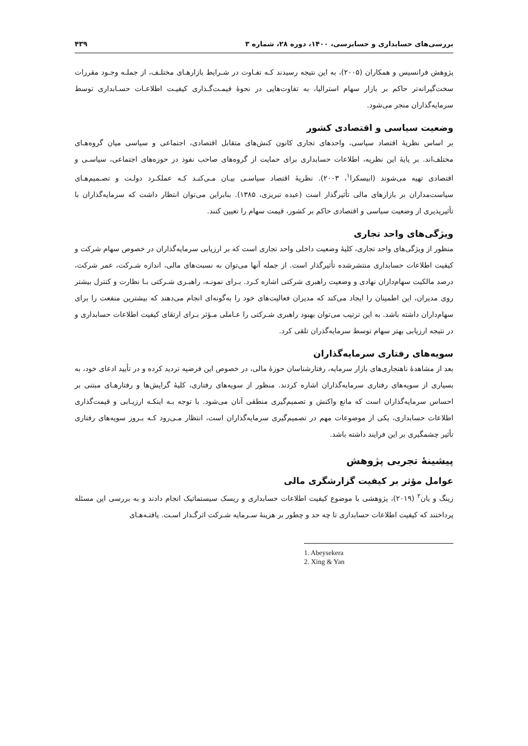بررسی‌های حسابداری و حسابرسی، ۱۴۰۰، دوره ۲۸، شماره ۳ ۴۳۹
پژوهش فرانسیس و همکاران (۲۰۰۵)، به این نتیجه رسیدند کـه تفـاوت در شـرایط بازارهـای مختلـف، از جملـه وجـود مقررات سخت‌گیرانه‌تر حاکم بر بازار سهام استرالیا، به تفاوت‌هایی در نحوۀ قیمـت‌گـذاری کیفیـت اطلاعـات حسـابداری توسط سرمایه‌گذاران منجر می‌شود.
وضعیت سیاسی و اقتصادی کشور
بر اساس نظریۀ اقتصاد سیاسی، واحدهای تجاری کانون کنش‌های متقابل اقتصادی، اجتماعی و سیاسی میان گروه‌هـای مختلف‌اند. بر پایۀ این نظریه، اطلاعات حسابداری برای حمایت از گروه‌های صاحب نفوذ در حوزه‌های اجتماعی، سیاسـی و اقتصادی تهیه می‌شوند (ابیسکرا<sup>۱</sup>، ۲۰۰۳). نظریۀ اقتصاد سیاسـی بیـان مـی‌کنـد کـه عملکـرد دولـت و تصـمیم‌هـای سیاست‌مداران بر بازارهای مالی تأثیرگذار است (عبده تبریزی، ۱۳۸۵). بنابراین می‌توان انتظار داشت که سرمایه‌گذاران با تأثیرپذیری از وضعیت سیاسی و اقتصادی حاکم بر کشور، قیمت سهام را تعیین کنند.
ویژگی‌های واحد تجاری
منظور از ویژگی‌های واحد تجاری، کلیۀ وضعیت داخلی واحد تجاری است که بر ارزیابی سرمایه‌گذاران در خصوص سهام شرکت و کیفیت اطلاعات حسابداری منتشرشده تأثیرگذار است. از جمله آنها می‌توان به نسبت‌های مالی، اندازه شـرکت، عمر شرکت، درصد مالکیت سهام‌داران نهادی و وضعیت راهبری شرکتی اشاره کـرد. بـرای نمونـه، راهبـری شـرکتی بـا نظارت و کنترل بیشتر روی مدیران، این اطمینان را ایجاد می‌کند که مدیران فعالیت‌های خود را به‌گونه‌ای انجام می‌دهند که بیشترین منفعت را برای سهام‌داران داشته باشد. به این ترتیب می‌توان بهبود راهبری شـرکتی را عـاملی مـؤثر بـرای ارتقای کیفیت اطلاعات حسابداری و در نتیجه ارزیابی بهتر سهام توسط سرمایه‌گذران تلقی کرد.
سویه‌های رفتاری سرمایه‌گذاران
بعد از مشاهدۀ ناهنجاری‌های بازار سرمایه، رفتارشناسان حوزۀ مالی، در خصوص این فرضیه تردید کرده و در تأیید ادعای خود، به بسیاری از سویه‌های رفتاری سرمایه‌گذاران اشاره کردند. منظور از سویه‌های رفتاری، کلیۀ گرایش‌ها و رفتارهـای مبتنی بر احساس سرمایه‌گذاران است که مانع واکنش و تصمیم‌گیری منطقی آنان می‌شود. با توجه بـه اینکـه ارزیـابی و قیمت‌گذاری اطلاعات حسابداری، یکی از موضوعات مهم در تصمیم‌گیری سرمایه‌گذاران است، انتظار مـی‌رود کـه بـروز سویه‌های رفتاری تأثیر چشمگیری بر این فرایند داشته باشد.
پیشینۀ تجربی پژوهش
عوامل مؤثر بر کیفیت گزارشگری مالی
زینگ و یان<sup>۲</sup> (۲۰۱۹)، پژوهشی با موضوع کیفیت اطلاعات حسابداری و ریسک سیستماتیک انجام دادند و به بررسی این مسئله پرداختند که کیفیت اطلاعات حسابداری تا چه حد و چطور بر هزینۀ سـرمایه شـرکت اثرگـذار اسـت. یافتـه‌هـای
1. Abeysekera
2. Xing & Yan